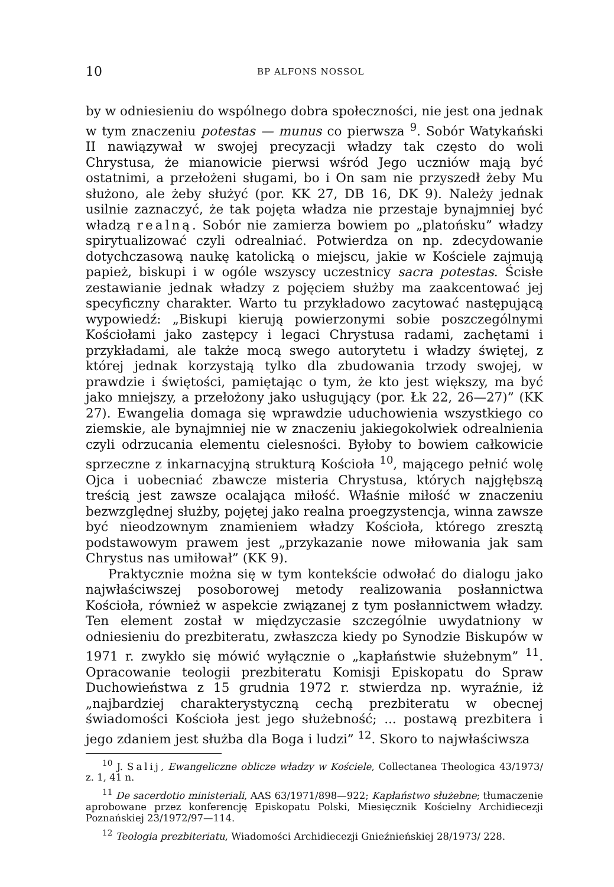10 BP ALFONS NOSSOL
by w odniesieniu do wspólnego dobra społeczności, nie jest ona jednak w tym znaczeniu potestas — munus co pierwsza <sup>9</sup>. Sobór Watykański II nawiązywał w swojej precyzacji władzy tak często do woli Chrystusa, że mianowicie pierwsi wśród Jego uczniów mają być ostatnimi, a przełożeni sługami, bo i On sam nie przyszedł żeby Mu służono, ale żeby służyć (por. KK 27, DB 16, DK 9). Należy jednak usilnie zaznaczyć, że tak pojęta władza nie przestaje bynajmniej być władzą realną. Sobór nie zamierza bowiem po „platońsku” władzy spirytualizować czyli odrealniać. Potwierdza on np. zdecydowanie dotychczasową naukę katolicką o miejscu, jakie w Kościele zajmują papież, biskupi i w ogóle wszyscy uczestnicy sacra potestas. Ścisłe zestawianie jednak władzy z pojęciem służby ma zaakcentować jej specyficzny charakter. Warto tu przykładowo zacytować następującą wypowiedź: „Biskupi kierują powierzonymi sobie poszczególnymi Kościołami jako zastępcy i legaci Chrystusa radami, zachętami i przykładami, ale także mocą swego autorytetu i władzy świętej, z której jednak korzystają tylko dla zbudowania trzody swojej, w prawdzie i świętości, pamiętając o tym, że kto jest większy, ma być jako mniejszy, a przełożony jako usługujący (por. Łk 22, 26—27)” (KK 27). Ewangelia domaga się wprawdzie uduchowienia wszystkiego co ziemskie, ale bynajmniej nie w znaczeniu jakiegokolwiek odrealnienia czyli odrzucania elementu cielesności. Byłoby to bowiem całkowicie sprzeczne z inkarnacyjną strukturą Kościoła <sup>10</sup>, mającego pełnić wolę Ojca i uobecniać zbawcze misteria Chrystusa, których najgłębszą treścią jest zawsze ocalająca miłość. Właśnie miłość w znaczeniu bezwzględnej służby, pojętej jako realna proegzystencja, winna zawsze być nieodzownym znamieniem władzy Kościoła, którego zresztą podstawowym prawem jest „przykazanie nowe miłowania jak sam Chrystus nas umiłował” (KK 9).
Praktycznie można się w tym kontekście odwołać do dialogu jako najwłaściwszej posoborowej metody realizowania posłannictwa Kościoła, również w aspekcie związanej z tym posłannictwem władzy. Ten element został w międzyczasie szczególnie uwydatniony w odniesieniu do prezbiteratu, zwłaszcza kiedy po Synodzie Biskupów w 1971 r. zwykło się mówić wyłącznie o „kapłaństwie służebnym” <sup>11</sup>. Opracowanie teologii prezbiteratu Komisji Episkopatu do Spraw Duchowieństwa z 15 grudnia 1972 r. stwierdza np. wyraźnie, iż „najbardziej charakterystyczną cechą prezbiteratu w obecnej świadomości Kościoła jest jego służebność; ... postawą prezbitera i jego zdaniem jest służba dla Boga i ludzi” <sup>12</sup>. Skoro to najwłaściwsza
<sup>10</sup> J. Salij, Ewangeliczne oblicze władzy w Kościele, Collectanea Theologica 43/1973/ z. 1, 41 n.
<sup>11</sup> De sacerdotio ministeriali, AAS 63/1971/898—922; Kapłaństwo służebne; tłumaczenie aprobowane przez konferencję Episkopatu Polski, Miesięcznik Kościelny Archidiecezji Poznańskiej 23/1972/97—114.
<sup>12</sup> Teologia prezbiteriatu, Wiadomości Archidiecezji Gnieźnieńskiej 28/1973/ 228.